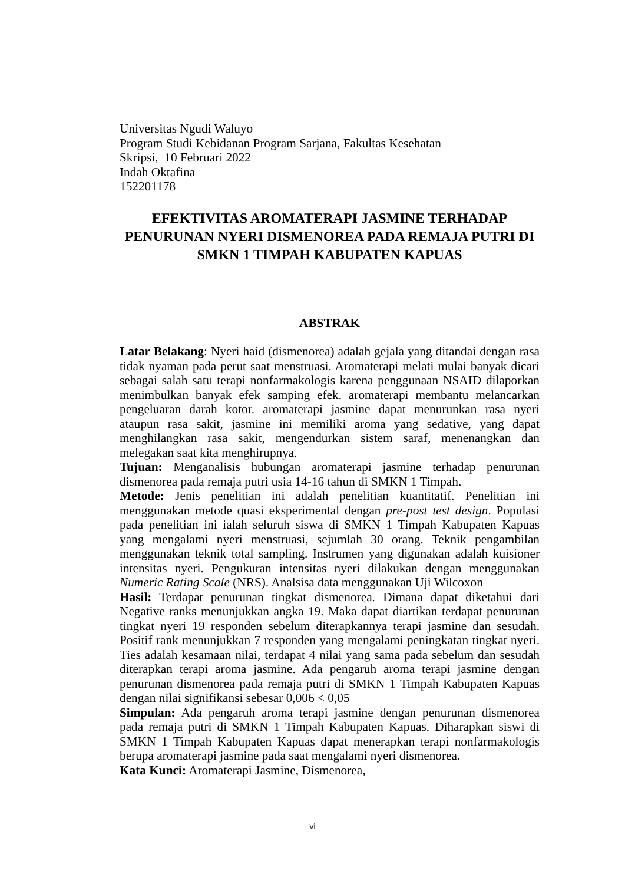Universitas Ngudi Waluyo
Program Studi Kebidanan Program Sarjana, Fakultas Kesehatan
Skripsi, 10 Februari 2022
Indah Oktafina
152201178
EFEKTIVITAS AROMATERAPI JASMINE TERHADAP PENURUNAN NYERI DISMENOREA PADA REMAJA PUTRI DI SMKN 1 TIMPAH KABUPATEN KAPUAS
ABSTRAK
Latar Belakang: Nyeri haid (dismenorea) adalah gejala yang ditandai dengan rasa tidak nyaman pada perut saat menstruasi. Aromaterapi melati mulai banyak dicari sebagai salah satu terapi nonfarmakologis karena penggunaan NSAID dilaporkan menimbulkan banyak efek samping efek. aromaterapi membantu melancarkan pengeluaran darah kotor. aromaterapi jasmine dapat menurunkan rasa nyeri ataupun rasa sakit, jasmine ini memiliki aroma yang sedative, yang dapat menghilangkan rasa sakit, mengendurkan sistem saraf, menenangkan dan melegakan saat kita menghirupnya.
Tujuan: Menganalisis hubungan aromaterapi jasmine terhadap penurunan dismenorea pada remaja putri usia 14-16 tahun di SMKN 1 Timpah.
Metode: Jenis penelitian ini adalah penelitian kuantitatif. Penelitian ini menggunakan metode quasi eksperimental dengan pre-post test design. Populasi pada penelitian ini ialah seluruh siswa di SMKN 1 Timpah Kabupaten Kapuas yang mengalami nyeri menstruasi, sejumlah 30 orang. Teknik pengambilan menggunakan teknik total sampling. Instrumen yang digunakan adalah kuisioner intensitas nyeri. Pengukuran intensitas nyeri dilakukan dengan menggunakan Numeric Rating Scale (NRS). Analsisa data menggunakan Uji Wilcoxon
Hasil: Terdapat penurunan tingkat dismenorea. Dimana dapat diketahui dari Negative ranks menunjukkan angka 19. Maka dapat diartikan terdapat penurunan tingkat nyeri 19 responden sebelum diterapkannya terapi jasmine dan sesudah. Positif rank menunjukkan 7 responden yang mengalami peningkatan tingkat nyeri. Ties adalah kesamaan nilai, terdapat 4 nilai yang sama pada sebelum dan sesudah diterapkan terapi aroma jasmine. Ada pengaruh aroma terapi jasmine dengan penurunan dismenorea pada remaja putri di SMKN 1 Timpah Kabupaten Kapuas dengan nilai signifikansi sebesar 0,006 < 0,05
Simpulan: Ada pengaruh aroma terapi jasmine dengan penurunan dismenorea pada remaja putri di SMKN 1 Timpah Kabupaten Kapuas. Diharapkan siswi di SMKN 1 Timpah Kabupaten Kapuas dapat menerapkan terapi nonfarmakologis berupa aromaterapi jasmine pada saat mengalami nyeri dismenorea.
Kata Kunci: Aromaterapi Jasmine, Dismenorea,
vi